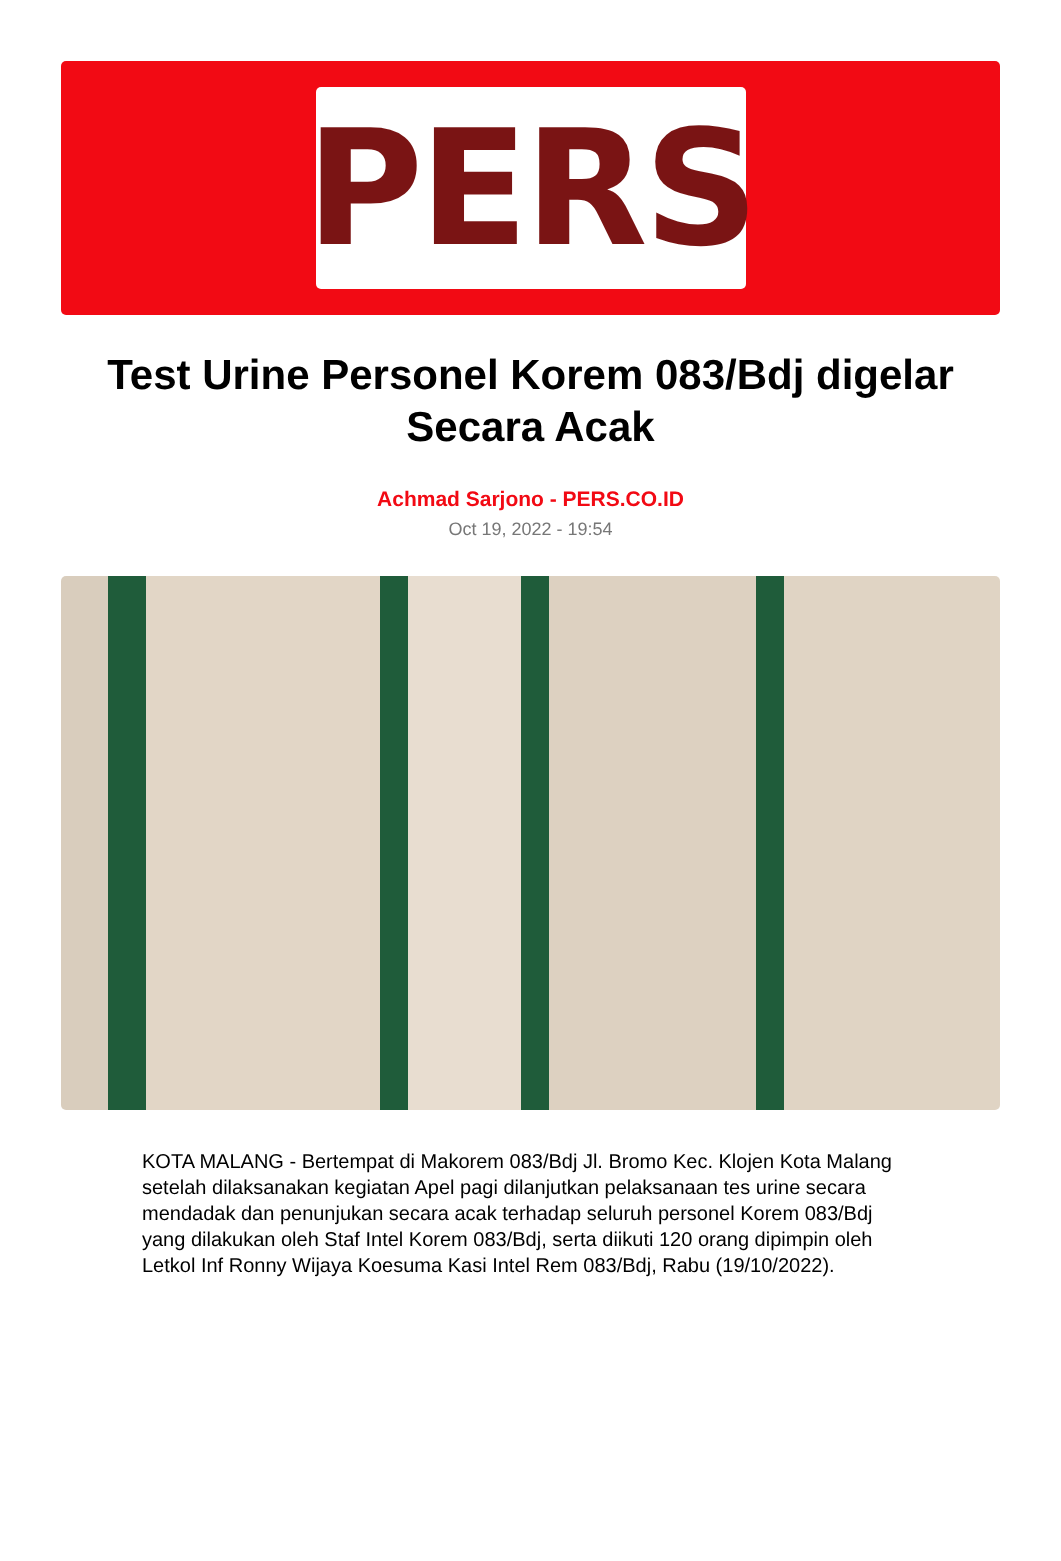PERS
Test Urine Personel Korem 083/Bdj digelar Secara Acak
Achmad Sarjono - PERS.CO.ID
Oct 19, 2022 - 19:54
KOTA MALANG - Bertempat di Makorem 083/Bdj Jl. Bromo Kec. Klojen Kota Malang setelah dilaksanakan kegiatan Apel pagi dilanjutkan pelaksanaan tes urine secara mendadak dan penunjukan secara acak terhadap seluruh personel Korem 083/Bdj yang dilakukan oleh Staf Intel Korem 083/Bdj, serta diikuti 120 orang dipimpin oleh Letkol Inf Ronny Wijaya Koesuma Kasi Intel Rem 083/Bdj, Rabu (19/10/2022).